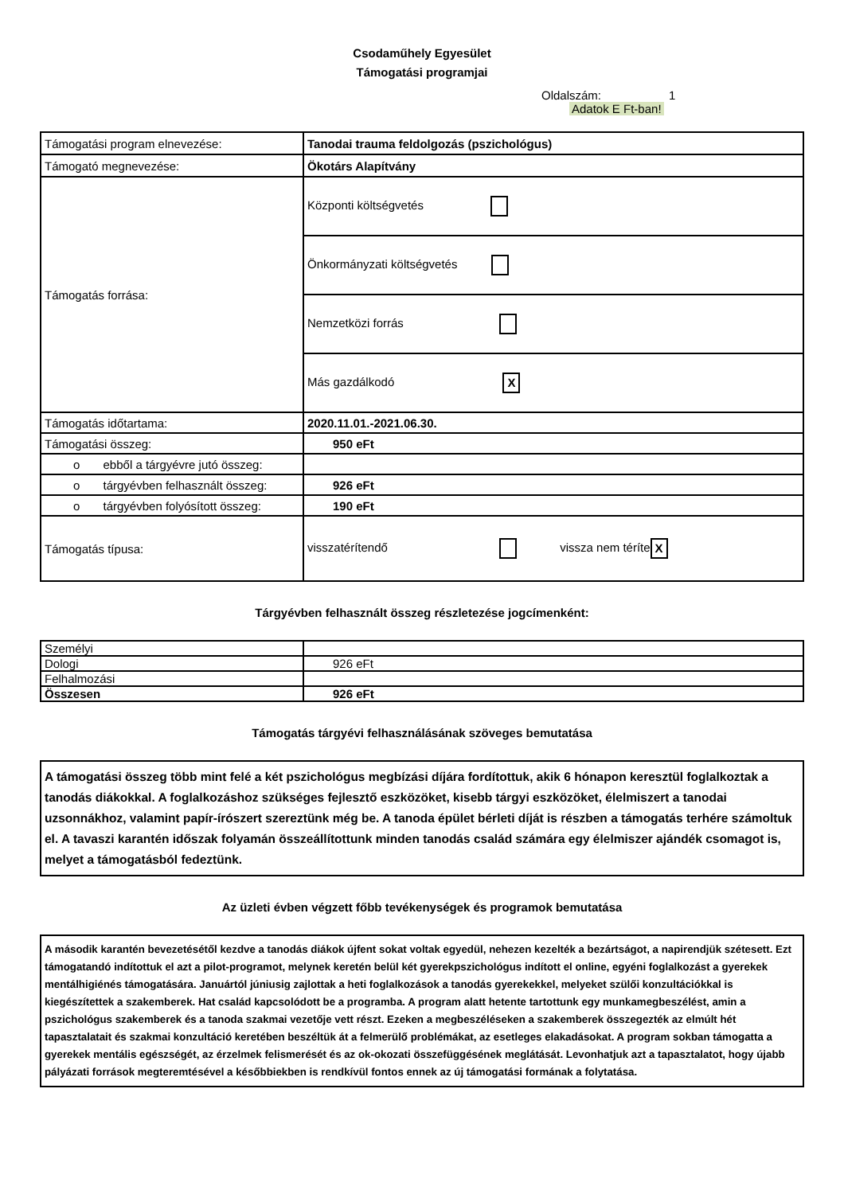Csodaműhely Egyesület
Támogatási programjai
Oldalszám: 1
Adatok E Ft-ban!
| Támogatási program elnevezése: | Tanodai trauma feldolgozás (pszichológus) |
| Támogató megnevezése: | Ökotárs Alapítvány |
| Támogatás forrása: | Központi költségvetés |
| | Önkormányzati költségvetés |
| | Nemzetközi forrás |
| | Más gazdálkodó X |
| Támogatás időtartama: | 2020.11.01.-2021.06.30. |
| Támogatási összeg: | 950 eFt |
| o ebből a tárgyévre jutó összeg: | |
| o tárgyévben felhasznált összeg: | 926 eFt |
| o tárgyévben folyósított összeg: | 190 eFt |
| Támogatás típusa: | visszatérítendő vissza nem téríte X |
Tárgyévben felhasznált összeg részletezése jogcímenként:
| Személyi | |
| Dologi | 926 eFt |
| Felhalmozási | |
| Összesen | 926 eFt |
Támogatás tárgyévi felhasználásának szöveges bemutatása
A támogatási összeg több mint felé a két pszichológus megbízási díjára fordítottuk, akik 6 hónapon keresztül foglalkoztak a tanodás diákokkal. A foglalkozáshoz szükséges fejlesztő eszközöket, kisebb tárgyi eszközöket, élelmiszert a tanodai uzsonnákhoz, valamint papír-írószert szereztünk még be. A tanoda épület bérleti díját is részben a támogatás terhére számoltuk el. A tavaszi karantén időszak folyamán összeállítottunk minden tanodás család számára egy élelmiszer ajándék csomagot is, melyet a támogatásból fedeztünk.
Az üzleti évben végzett főbb tevékenységek és programok bemutatása
A második karantén bevezetésétől kezdve a tanodás diákok újfent sokat voltak egyedül, nehezen kezelték a bezártságot, a napirendjük szétesett. Ezt támogatandó indítottuk el azt a pilot-programot, melynek keretén belül két gyerekpszichológus indított el online, egyéni foglalkozást a gyerekek mentálhigiénés támogatására. Januártól júniusig zajlottak a heti foglalkozások a tanodás gyerekekkel, melyeket szülői konzultációkkal is kiegészítettek a szakemberek. Hat család kapcsolódott be a programba. A program alatt hetente tartottunk egy munkamegbeszélést, amin a pszichológus szakemberek és a tanoda szakmai vezetője vett részt. Ezeken a megbeszéléseken a szakemberek összegezték az elmúlt hét tapasztalatait és szakmai konzultáció keretében beszéltük át a felmerülő problémákat, az esetleges elakadásokat. A program sokban támogatta a gyerekek mentális egészségét, az érzelmek felismerését és az ok-okozati összefüggésének meglátását. Levonhatjuk azt a tapasztalatot, hogy újabb pályázati források megteremtésével a későbbiekben is rendkívül fontos ennek az új támogatási formának a folytatása.